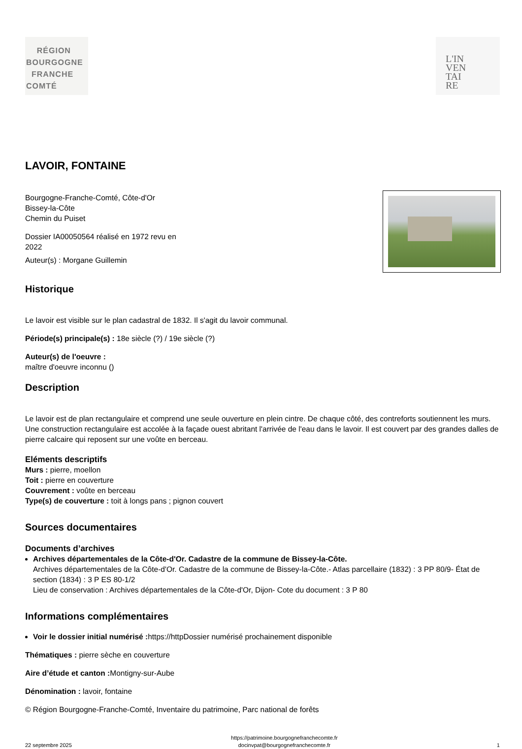RÉGION
BOURGOGNE
FRANCHE
COMTÉ
L'IN
VEN
TAI
RE
LAVOIR, FONTAINE
Bourgogne-Franche-Comté, Côte-d'Or
Bissey-la-Côte
Chemin du Puiset
Dossier IA00050564 réalisé en 1972 revu en
2022
Auteur(s) : Morgane Guillemin
Historique
Le lavoir est visible sur le plan cadastral de 1832. Il s'agit du lavoir communal.
Période(s) principale(s) : 18e siècle (?) / 19e siècle (?)
Auteur(s) de l'oeuvre :
maître d'oeuvre inconnu ()
Description
Le lavoir est de plan rectangulaire et comprend une seule ouverture en plein cintre. De chaque côté, des contreforts soutiennent les murs. Une construction rectangulaire est accolée à la façade ouest abritant l'arrivée de l'eau dans le lavoir. Il est couvert par des grandes dalles de pierre calcaire qui reposent sur une voûte en berceau.
Eléments descriptifs
Murs : pierre, moellon
Toit : pierre en couverture
Couvrement : voûte en berceau
Type(s) de couverture : toit à longs pans ; pignon couvert
Sources documentaires
Documents d’archives
Archives départementales de la Côte-d'Or. Cadastre de la commune de Bissey-la-Côte.
Archives départementales de la Côte-d'Or. Cadastre de la commune de Bissey-la-Côte.- Atlas parcellaire (1832) : 3 PP 80/9- État de section (1834) : 3 P ES 80-1/2
Lieu de conservation : Archives départementales de la Côte-d'Or, Dijon- Cote du document : 3 P 80
Informations complémentaires
Voir le dossier initial numérisé : https://httpDossier numérisé prochainement disponible
Thématiques : pierre sèche en couverture
Aire d’étude et canton : Montigny-sur-Aube
Dénomination : lavoir, fontaine
© Région Bourgogne-Franche-Comté, Inventaire du patrimoine, Parc national de forêts
22 septembre 2025 https://patrimoine.bourgognefranchecomte.fr
docinvpat@bourgognefranchecomte.fr 1